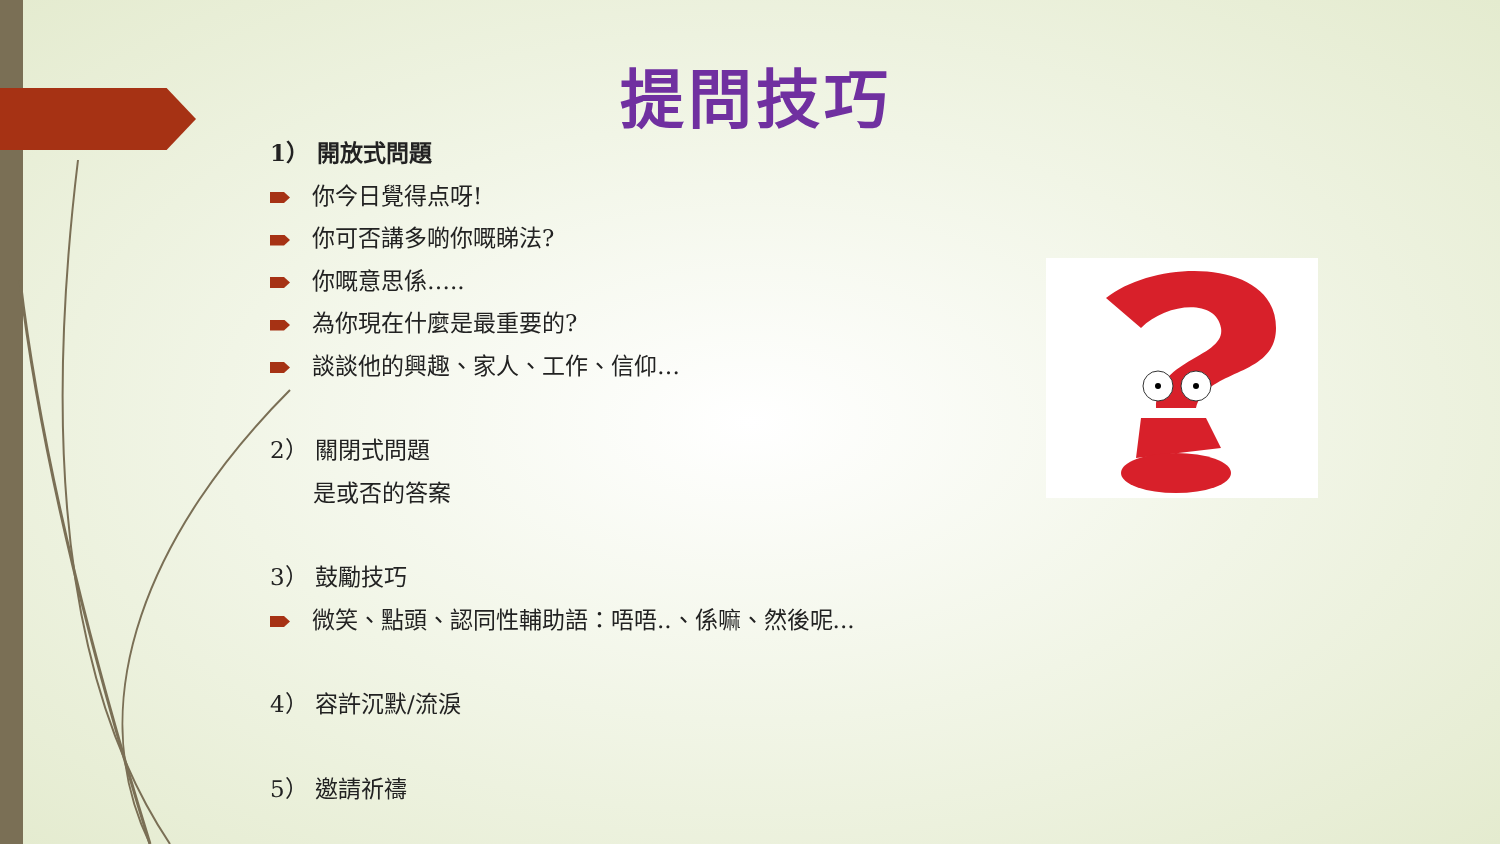提問技巧
1） 開放式問題
你今日覺得点呀!
你可否講多啲你嘅睇法?
你嘅意思係…..
為你現在什麼是最重要的?
談談他的興趣、家人、工作、信仰…
2） 關閉式問題
是或否的答案
3） 鼓勵技巧
微笑、點頭、認同性輔助語：唔唔..、係嘛、然後呢...
4） 容許沉默/流淚
5） 邀請祈禱